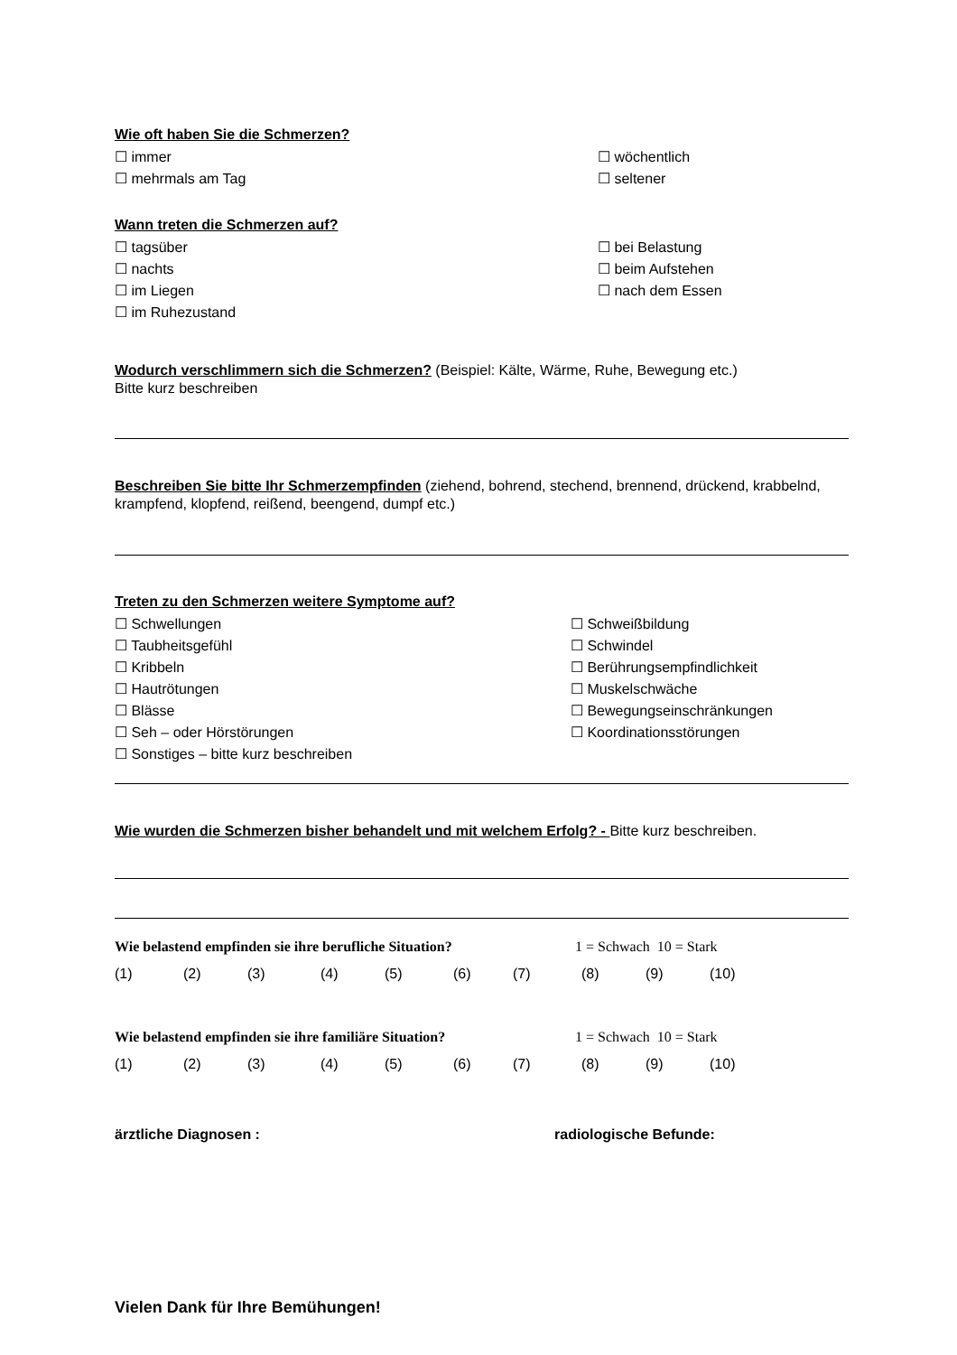Wie oft haben Sie die Schmerzen?
☐ immer
☐ mehrmals am Tag
☐ wöchentlich
☐ seltener
Wann treten die Schmerzen auf?
☐ tagsüber
☐ nachts
☐ im Liegen
☐ im Ruhezustand
☐ bei Belastung
☐ beim Aufstehen
☐ nach dem Essen
Wodurch verschlimmern sich die Schmerzen? (Beispiel: Kälte, Wärme, Ruhe, Bewegung etc.)
Bitte kurz beschreiben
Beschreiben Sie bitte Ihr Schmerzempfinden (ziehend, bohrend, stechend, brennend, drückend, krabbelnd, krampfend, klopfend, reißend, beengend, dumpf etc.)
Treten zu den Schmerzen weitere Symptome auf?
☐ Schwellungen
☐ Taubheitsgefühl
☐ Kribbeln
☐ Hautrötungen
☐ Blässe
☐ Seh – oder Hörstörungen
☐ Sonstiges – bitte kurz beschreiben
☐ Schweißbildung
☐ Schwindel
☐ Berührungsempfindlichkeit
☐ Muskelschwäche
☐ Bewegungseinschränkungen
☐ Koordinationsstörungen
Wie wurden die Schmerzen bisher behandelt und mit welchem Erfolg? - Bitte kurz beschreiben.
Wie belastend empfinden sie ihre berufliche Situation? 1 = Schwach 10 = Stark
(1) (2) (3) (4) (5) (6) (7) (8) (9) (10)
Wie belastend empfinden sie ihre familiäre Situation? 1 = Schwach 10 = Stark
(1) (2) (3) (4) (5) (6) (7) (8) (9) (10)
ärztliche Diagnosen : radiologische Befunde:
Vielen Dank für Ihre Bemühungen!